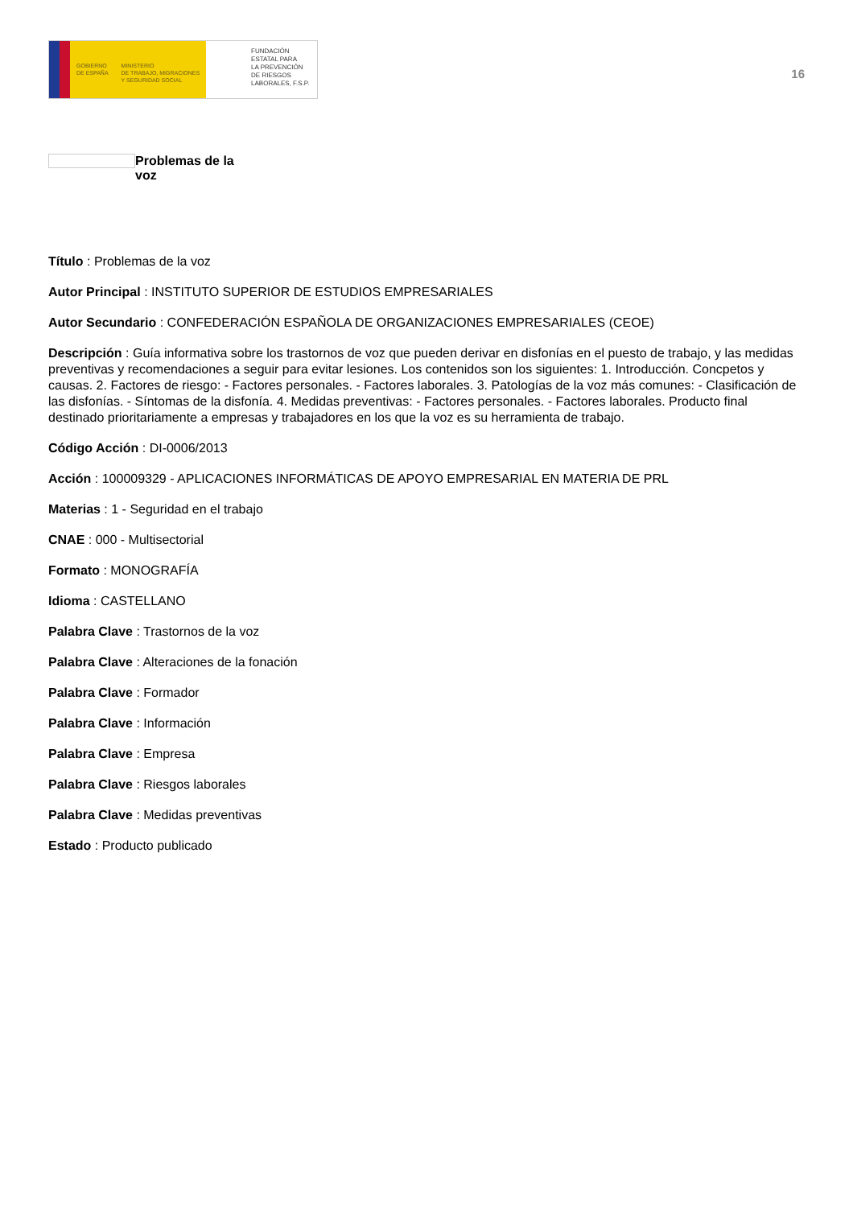GOBIERNO
DE ESPAÑA
MINISTERIO
DE TRABAJO, MIGRACIONES
Y SEGURIDAD SOCIAL
FUNDACIÓN
ESTATAL PARA
LA PREVENCIÓN
DE RIESGOS
LABORALES, F.S.P.
16
Problemas de la voz
Título : Problemas de la voz
Autor Principal : INSTITUTO SUPERIOR DE ESTUDIOS EMPRESARIALES
Autor Secundario : CONFEDERACIÓN ESPAÑOLA DE ORGANIZACIONES EMPRESARIALES (CEOE)
Descripción : Guía informativa sobre los trastornos de voz que pueden derivar en disfonías en el puesto de trabajo, y las medidas preventivas y recomendaciones a seguir para evitar lesiones. Los contenidos son los siguientes: 1. Introducción. Concpetos y causas. 2. Factores de riesgo: - Factores personales. - Factores laborales. 3. Patologías de la voz más comunes: - Clasificación de las disfonías. - Síntomas de la disfonía. 4. Medidas preventivas: - Factores personales. - Factores laborales. Producto final destinado prioritariamente a empresas y trabajadores en los que la voz es su herramienta de trabajo.
Código Acción : DI-0006/2013
Acción : 100009329 - APLICACIONES INFORMÁTICAS DE APOYO EMPRESARIAL EN MATERIA DE PRL
Materias : 1 - Seguridad en el trabajo
CNAE : 000 - Multisectorial
Formato : MONOGRAFÍA
Idioma : CASTELLANO
Palabra Clave : Trastornos de la voz
Palabra Clave : Alteraciones de la fonación
Palabra Clave : Formador
Palabra Clave : Información
Palabra Clave : Empresa
Palabra Clave : Riesgos laborales
Palabra Clave : Medidas preventivas
Estado : Producto publicado